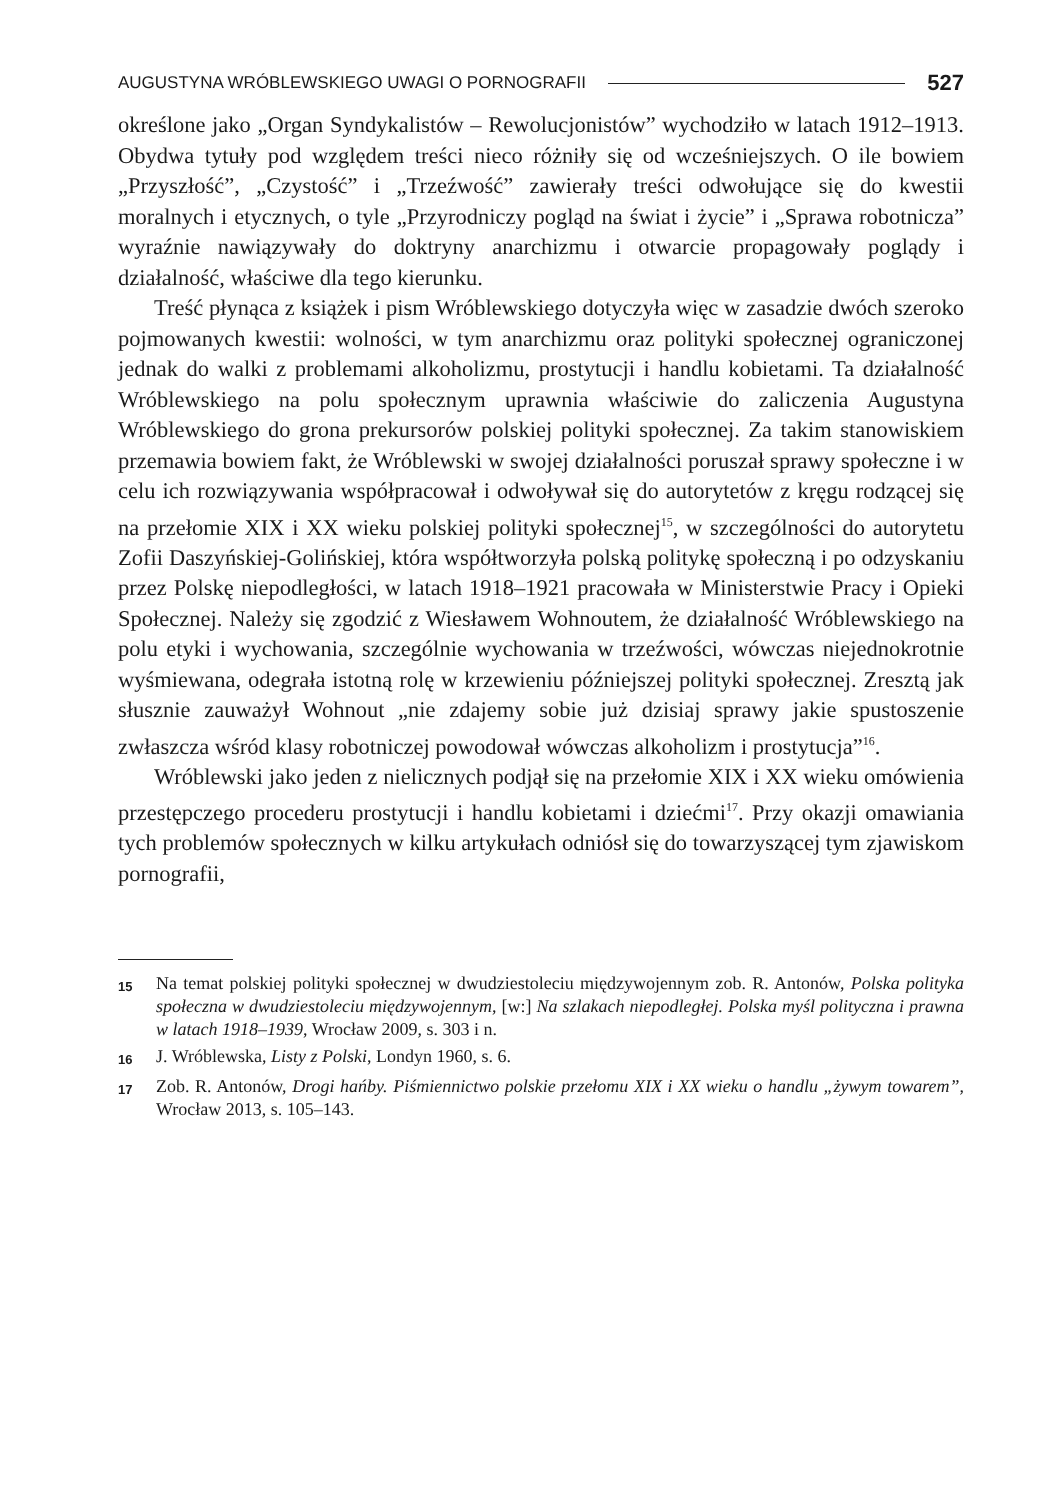AUGUSTYNA WRÓBLEWSKIEGO UWAGI O PORNOGRAFII 527
określone jako „Organ Syndykalistów – Rewolucjonistów” wychodziło w latach 1912–1913. Obydwa tytuły pod względem treści nieco różniły się od wcześniejszych. O ile bowiem „Przyszłość”, „Czystość” i „Trzeźwość” zawierały treści odwołujące się do kwestii moralnych i etycznych, o tyle „Przyrodniczy pogląd na świat i życie” i „Sprawa robotnicza” wyraźnie nawiązywały do doktryny anarchizmu i otwarcie propagowały poglądy i działalność, właściwe dla tego kierunku.
Treść płynąca z książek i pism Wróblewskiego dotyczyła więc w zasadzie dwóch szeroko pojmowanych kwestii: wolności, w tym anarchizmu oraz polityki społecznej ograniczonej jednak do walki z problemami alkoholizmu, prostytucji i handlu kobietami. Ta działalność Wróblewskiego na polu społecznym uprawnia właściwie do zaliczenia Augustyna Wróblewskiego do grona prekursorów polskiej polityki społecznej. Za takim stanowiskiem przemawia bowiem fakt, że Wróblewski w swojej działalności poruszał sprawy społeczne i w celu ich rozwiązywania współpracował i odwoływał się do autorytetów z kręgu rodzącej się na przełomie XIX i XX wieku polskiej polityki społecznej<sup>15</sup>, w szczególności do autorytetu Zofii Daszyńskiej-Golińskiej, która współtworzyła polską politykę społeczną i po odzyskaniu przez Polskę niepodległości, w latach 1918–1921 pracowała w Ministerstwie Pracy i Opieki Społecznej. Należy się zgodzić z Wiesławem Wohnoutem, że działalność Wróblewskiego na polu etyki i wychowania, szczególnie wychowania w trzeźwości, wówczas niejednokrotnie wyśmiewana, odegrała istotną rolę w krzewieniu późniejszej polityki społecznej. Zresztą jak słusznie zauważył Wohnout „nie zdajemy sobie już dzisiaj sprawy jakie spustoszenie zwłaszcza wśród klasy robotniczej powodował wówczas alkoholizm i prostytucja”<sup>16</sup>.
Wróblewski jako jeden z nielicznych podjął się na przełomie XIX i XX wieku omówienia przestępczego procederu prostytucji i handlu kobietami i dziećmi<sup>17</sup>. Przy okazji omawiania tych problemów społecznych w kilku artykułach odniósł się do towarzyszącej tym zjawiskom pornografii,
15 Na temat polskiej polityki społecznej w dwudziestoleciu międzywojennym zob. R. Antonów, Polska polityka społeczna w dwudziestoleciu międzywojennym, [w:] Na szlakach niepodległej. Polska myśl polityczna i prawna w latach 1918–1939, Wrocław 2009, s. 303 i n.
16 J. Wróblewska, Listy z Polski, Londyn 1960, s. 6.
17 Zob. R. Antonów, Drogi hańby. Piśmiennictwo polskie przełomu XIX i XX wieku o handlu „żywym towarem”, Wrocław 2013, s. 105–143.